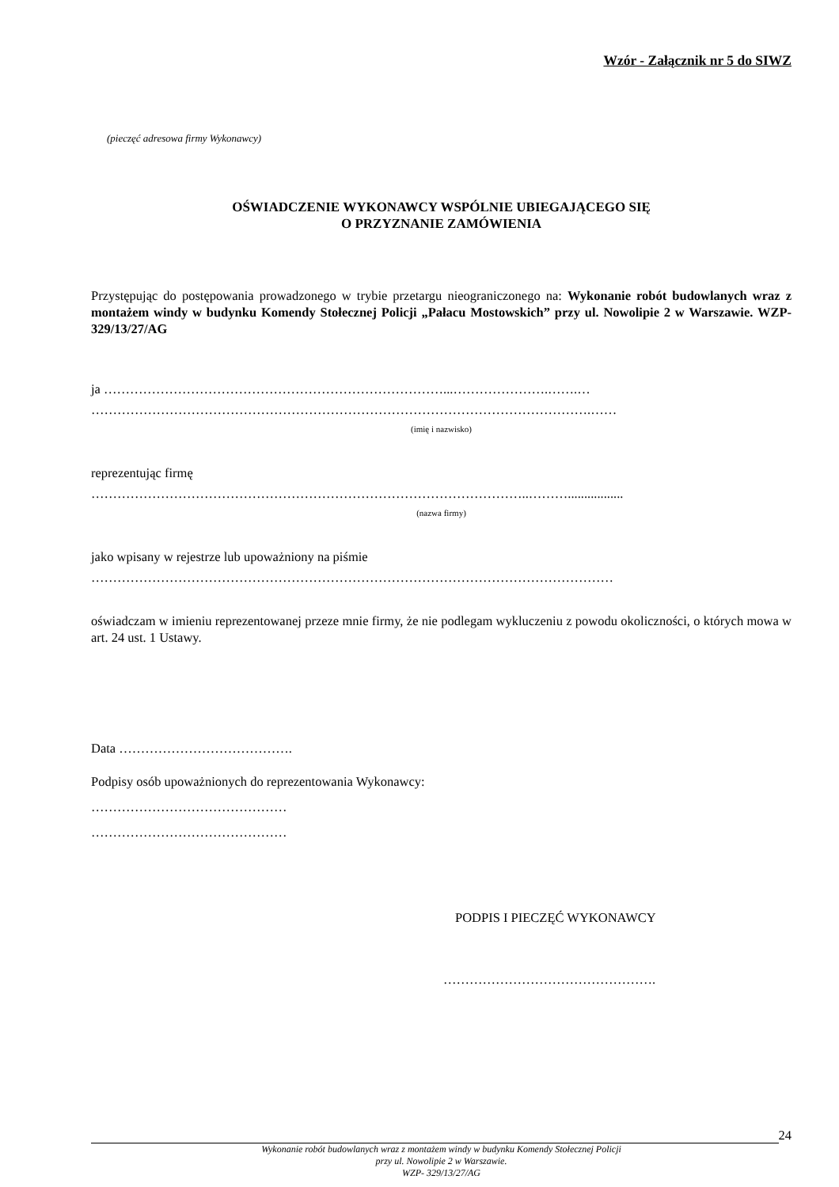Wzór - Załącznik nr 5 do SIWZ
(pieczęć adresowa firmy Wykonawcy)
OŚWIADCZENIE WYKONAWCY WSPÓLNIE UBIEGAJĄCEGO SIĘ
O PRZYZNANIE ZAMÓWIENIA
Przystępując do postępowania prowadzonego w trybie przetargu nieograniczonego na: Wykonanie robót budowlanych wraz z montażem windy w budynku Komendy Stołecznej Policji „Pałacu Mostowskich” przy ul. Nowolipie 2 w Warszawie. WZP- 329/13/27/AG
ja ……………………………………………………………………...………………….…….…
…………………………………………………………………………………………………….……
(imię i nazwisko)
reprezentując firmę
………………………………………………………………………………………..……….................
(nazwa firmy)
jako wpisany w rejestrze lub upoważniony na piśmie
…………………………………………………………………………………………………………
oświadczam w imieniu reprezentowanej przeze mnie firmy, że nie podlegam wykluczeniu z powodu okoliczności, o których mowa w art. 24 ust. 1 Ustawy.
Data ………………………………….
Podpisy osób upoważnionych do reprezentowania Wykonawcy:
………………………………………
………………………………………
PODPIS I PIECZĘĆ WYKONAWCY
………………………………………….
24
Wykonanie robót budowlanych wraz z montażem windy w budynku Komendy Stołecznej Policji
przy ul. Nowolipie 2 w Warszawie.
WZP- 329/13/27/AG